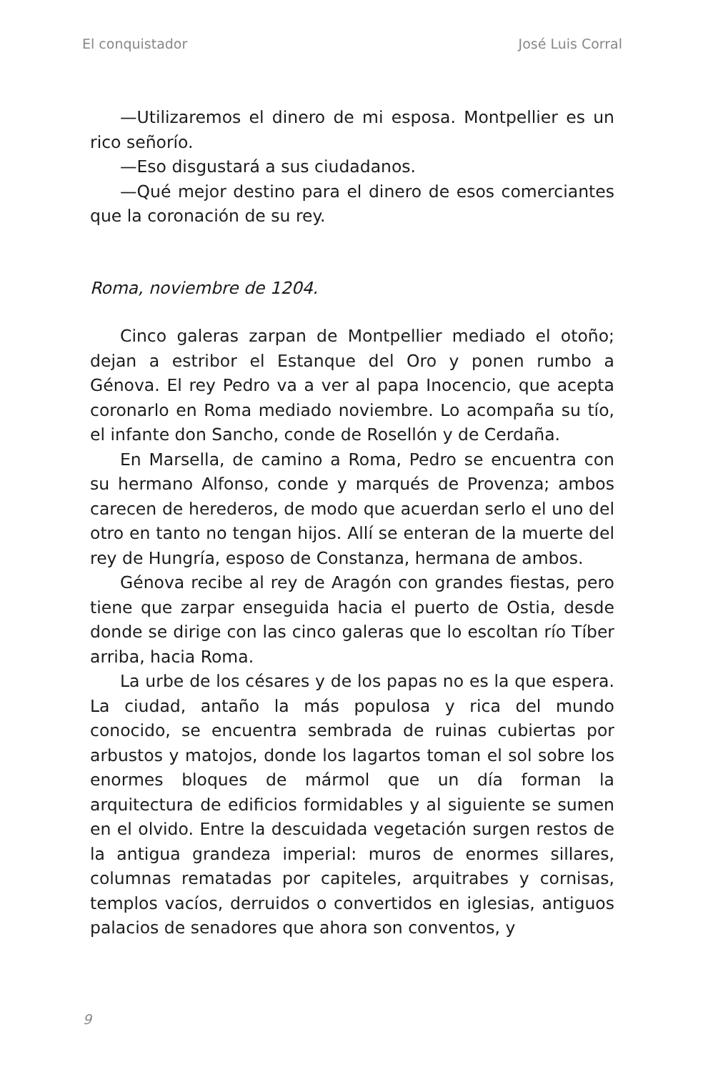El conquistador José Luis Corral
—Utilizaremos el dinero de mi esposa. Montpellier es un rico señorío.
—Eso disgustará a sus ciudadanos.
—Qué mejor destino para el dinero de esos comerciantes que la coronación de su rey.
Roma, noviembre de 1204.
Cinco galeras zarpan de Montpellier mediado el otoño; dejan a estribor el Estanque del Oro y ponen rumbo a Génova. El rey Pedro va a ver al papa Inocencio, que acepta coronarlo en Roma mediado noviembre. Lo acompaña su tío, el infante don Sancho, conde de Rosellón y de Cerdaña.
En Marsella, de camino a Roma, Pedro se encuentra con su hermano Alfonso, conde y marqués de Provenza; ambos carecen de herederos, de modo que acuerdan serlo el uno del otro en tanto no tengan hijos. Allí se enteran de la muerte del rey de Hungría, esposo de Constanza, hermana de ambos.
Génova recibe al rey de Aragón con grandes fiestas, pero tiene que zarpar enseguida hacia el puerto de Ostia, desde donde se dirige con las cinco galeras que lo escoltan río Tíber arriba, hacia Roma.
La urbe de los césares y de los papas no es la que espera. La ciudad, antaño la más populosa y rica del mundo conocido, se encuentra sembrada de ruinas cubiertas por arbustos y matojos, donde los lagartos toman el sol sobre los enormes bloques de mármol que un día forman la arquitectura de edificios formidables y al siguiente se sumen en el olvido. Entre la descuidada vegetación surgen restos de la antigua grandeza imperial: muros de enormes sillares, columnas rematadas por capiteles, arquitrabes y cornisas, templos vacíos, derruidos o convertidos en iglesias, antiguos palacios de senadores que ahora son conventos, y
9